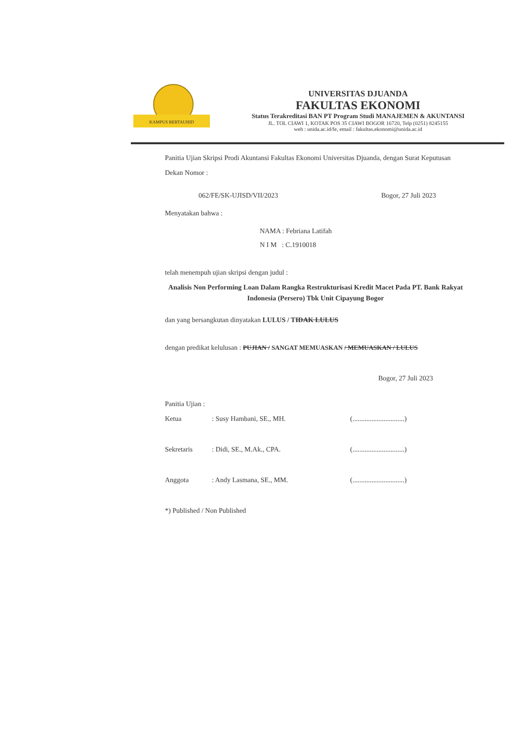KAMPUS BERTAUHID
UNIVERSITAS DJUANDA
FAKULTAS EKONOMI
Status Terakreditasi BAN PT Program Studi MANAJEMEN & AKUNTANSI
JL. TOL CIAWI 1, KOTAK POS 35 CIAWI BOGOR 16720, Telp (0251) 8245155
web : unida.ac.id/fe, email : fakultas.ekonomi@unida.ac.id
Panitia Ujian Skripsi Prodi Akuntansi Fakultas Ekonomi Universitas Djuanda, dengan Surat Keputusan Dekan Nomor :
062/FE/SK-UJISD/VII/2023 Bogor, 27 Juli 2023
Menyatakan bahwa :
NAMA : Febriana Latifah
N I M : C.1910018
telah menempuh ujian skripsi dengan judul :
Analisis Non Performing Loan Dalam Rangka Restrukturisasi Kredit Macet Pada PT. Bank Rakyat Indonesia (Persero) Tbk Unit Cipayung Bogor
dan yang bersangkutan dinyatakan LULUS / TIDAK LULUS
dengan predikat kelulusan : PUJIAN / SANGAT MEMUASKAN / MEMUASKAN / LULUS
Bogor, 27 Juli 2023
Panitia Ujian :
Ketua: Susy Hambani, SE., MH. (..............................)
Sekretaris: Didi, SE., M.Ak., CPA. (..............................)
Anggota: Andy Lasmana, SE., MM. (..............................)
*) Published / Non Published